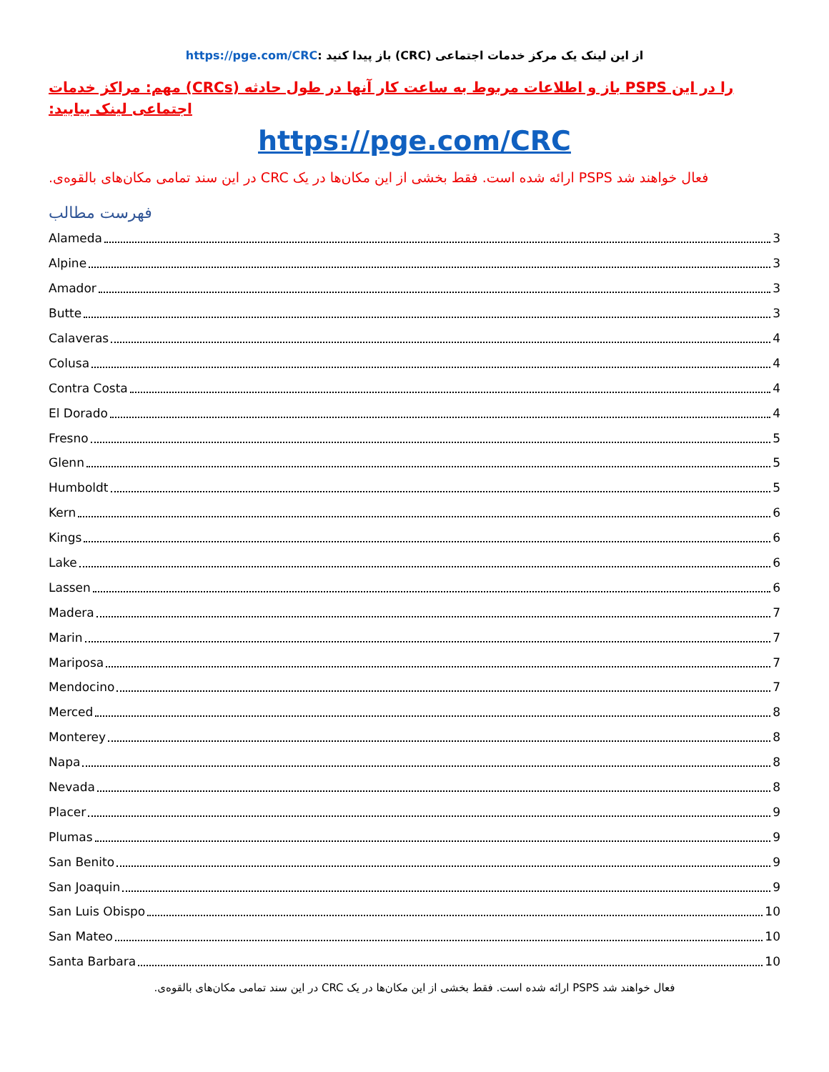https://pge.com/CRC: باز پیدا کنید (CRC) از این لینک یک مرکز خدمات اجتماعی
را در این PSPS باز و اطلاعات مربوط به ساعت کار آنها در طول حادثه (CRCs) مهم: مراکز خدمات اجتماعی لینک بیابید:
https://pge.com/CRC
فعال خواهند شد PSPS ارائه شده است. فقط بخشی از این مکان‌ها در یک CRC در این سند تمامی مکان‌های بالقوه‌ی.
فهرست مطالب
Alameda 3
Alpine 3
Amador 3
Butte 3
Calaveras 4
Colusa 4
Contra Costa 4
El Dorado 4
Fresno 5
Glenn 5
Humboldt 5
Kern 6
Kings 6
Lake 6
Lassen 6
Madera 7
Marin 7
Mariposa 7
Mendocino 7
Merced 8
Monterey 8
Napa 8
Nevada 8
Placer 9
Plumas 9
San Benito 9
San Joaquin 9
San Luis Obispo 10
San Mateo 10
Santa Barbara 10
فعال خواهند شد PSPS ارائه شده است. فقط بخشی از این مکان‌ها در یک CRC در این سند تمامی مکان‌های بالقوه‌ی.